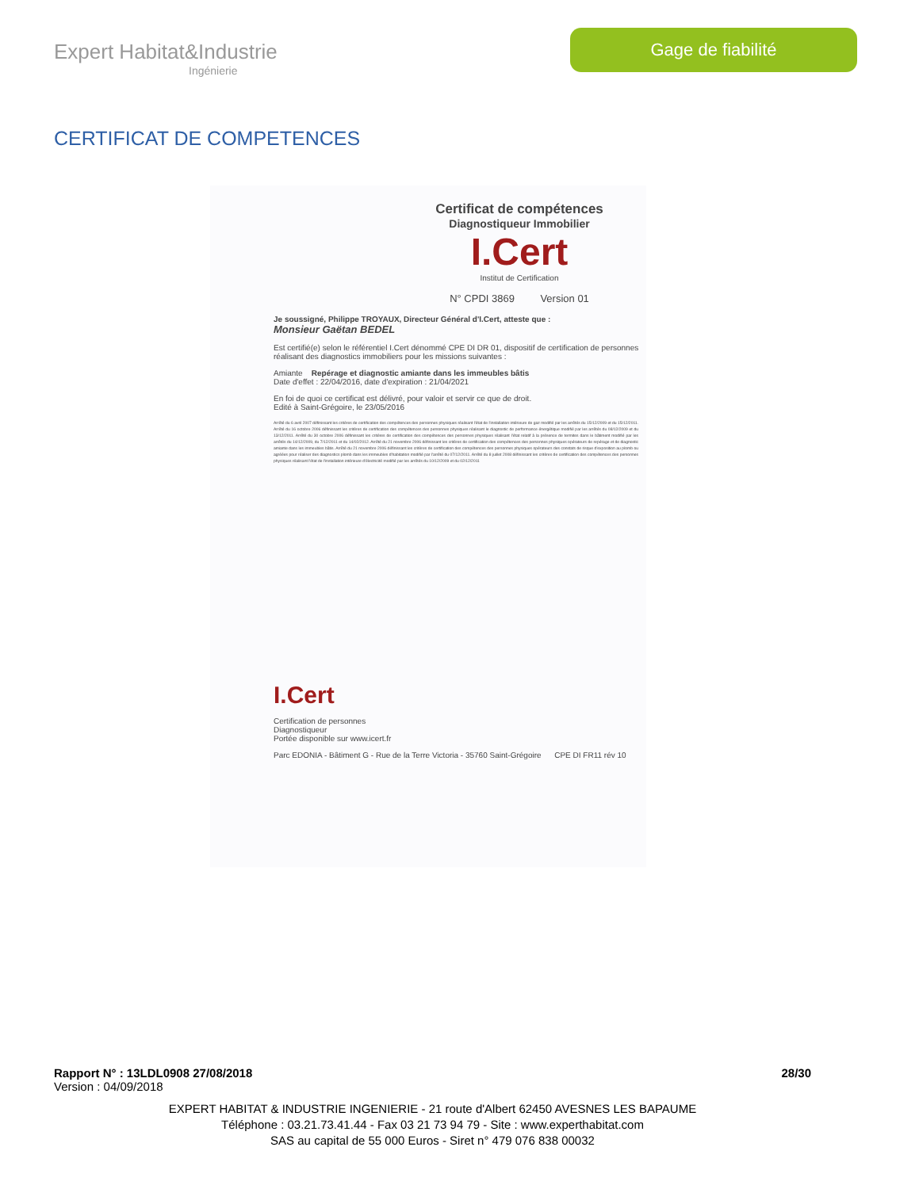Expert Habitat&Industrie
Ingénierie
Gage de fiabilité
CERTIFICAT DE COMPETENCES
Certificat de compétences
Diagnostiqueur Immobilier
I.Cert
Institut de Certification
N° CPDI 3869 Version 01
Je soussigné, Philippe TROYAUX, Directeur Général d'I.Cert, atteste que :
Monsieur Gaëtan BEDEL
Est certifié(e) selon le référentiel I.Cert dénommé CPE DI DR 01, dispositif de certification de personnes réalisant des diagnostics immobiliers pour les missions suivantes :
Amiante Repérage et diagnostic amiante dans les immeubles bâtis
Date d'effet : 22/04/2016, date d'expiration : 21/04/2021
En foi de quoi ce certificat est délivré, pour valoir et servir ce que de droit.
Edité à Saint-Grégoire, le 23/05/2016
Arrêté du 6 avril 2007 définissant les critères de certification des compétences des personnes physiques réalisant l'état de l'installation intérieure de gaz modifié par les arrêtés du 15/12/2009 et du 15/12/2011. Arrêté du 16 octobre 2006 définissant les critères de certification des compétences des personnes physiques réalisant le diagnostic de performance énergétique modifié par les arrêtés du 08/12/2009 et du 13/12/2011. Arrêté du 30 octobre 2006 définissant les critères de certification des compétences des personnes physiques réalisant l'état relatif à la présence de termites dans le bâtiment modifié par les arrêtés du 14/12/2009, du 7/12/2011 et du 14/02/2012. Arrêté du 21 novembre 2006 définissant les critères de certification des compétences des personnes physiques opérateurs de repérage et de diagnostic amiante dans les immeubles bâtis. Arrêté du 21 novembre 2006 définissant les critères de certification des compétences des personnes physiques opérateurs des constats de risque d'exposition au plomb ou agréées pour réaliser des diagnostics plomb dans les immeubles d'habitation modifié par l'arrêté du 07/12/2011. Arrêté du 8 juillet 2008 définissant les critères de certification des compétences des personnes physiques réalisant l'état de l'installation intérieure d'électricité modifié par les arrêtés du 10/12/2009 et du 02/12/2011
I.Cert
Certification de personnes
Diagnostiqueur
Portée disponible sur www.icert.fr
Parc EDONIA - Bâtiment G - Rue de la Terre Victoria - 35760 Saint-Grégoire CPE DI FR11 rév 10
Rapport N° : 13LDL0908 27/08/2018 28/30
Version : 04/09/2018
EXPERT HABITAT & INDUSTRIE INGENIERIE - 21 route d'Albert 62450 AVESNES LES BAPAUME
Téléphone : 03.21.73.41.44 - Fax 03 21 73 94 79 - Site : www.experthabitat.com
SAS au capital de 55 000 Euros - Siret n° 479 076 838 00032